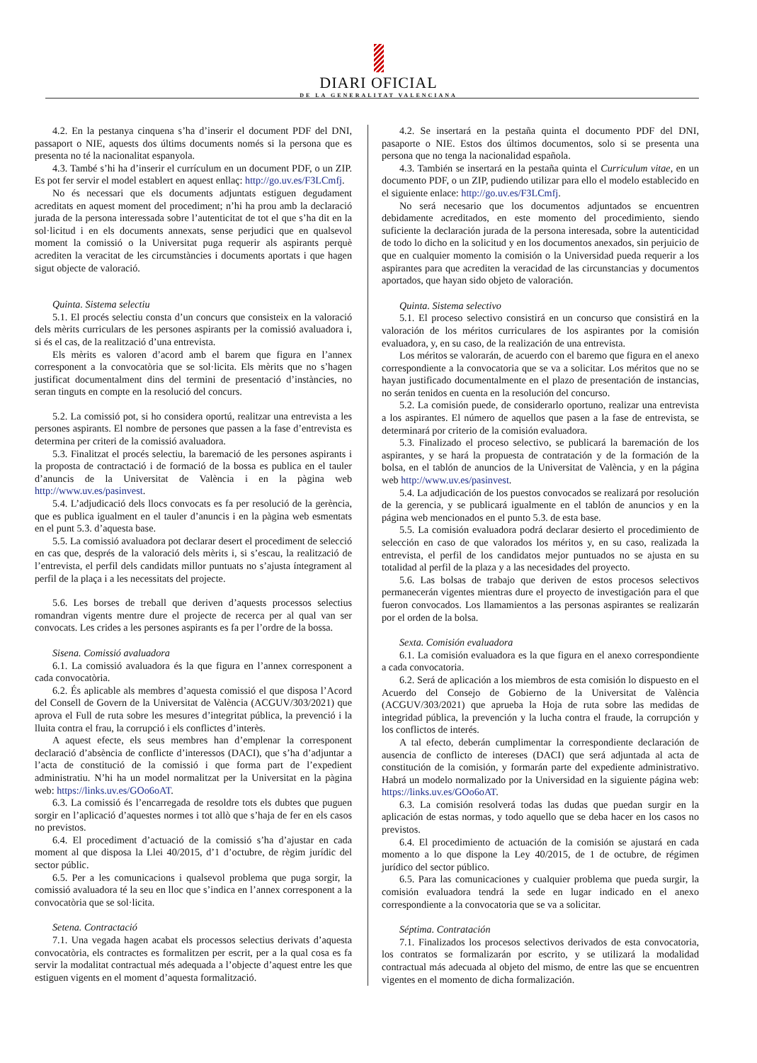DIARI OFICIAL
DE LA GENERALITAT VALENCIANA
4.2. En la pestanya cinquena s’ha d’inserir el document PDF del DNI, passaport o NIE, aquests dos últims documents només si la persona que es presenta no té la nacionalitat espanyola.
4.3. També s’hi ha d’inserir el currículum en un document PDF, o un ZIP. Es pot fer servir el model establert en aquest enllaç: http://go.uv.es/F3LCmfj.
No és necessari que els documents adjuntats estiguen degudament acreditats en aquest moment del procediment; n’hi ha prou amb la declaració jurada de la persona interessada sobre l’autenticitat de tot el que s’ha dit en la sol·licitud i en els documents annexats, sense perjudici que en qualsevol moment la comissió o la Universitat puga requerir als aspirants perquè acrediten la veracitat de les circumstàncies i documents aportats i que hagen sigut objecte de valoració.
Quinta. Sistema selectiu
5.1. El procés selectiu consta d’un concurs que consisteix en la valoració dels mèrits curriculars de les persones aspirants per la comissió avaluadora i, si és el cas, de la realització d’una entrevista.
Els mèrits es valoren d’acord amb el barem que figura en l’annex corresponent a la convocatòria que se sol·licita. Els mèrits que no s’hagen justificat documentalment dins del termini de presentació d’instàncies, no seran tinguts en compte en la resolució del concurs.
5.2. La comissió pot, si ho considera oportú, realitzar una entrevista a les persones aspirants. El nombre de persones que passen a la fase d’entrevista es determina per criteri de la comissió avaluadora.
5.3. Finalitzat el procés selectiu, la baremació de les persones aspirants i la proposta de contractació i de formació de la bossa es publica en el tauler d’anuncis de la Universitat de València i en la pàgina web http://www.uv.es/pasinvest.
5.4. L’adjudicació dels llocs convocats es fa per resolució de la gerència, que es publica igualment en el tauler d’anuncis i en la pàgina web esmentats en el punt 5.3. d’aquesta base.
5.5. La comissió avaluadora pot declarar desert el procediment de selecció en cas que, després de la valoració dels mèrits i, si s’escau, la realització de l’entrevista, el perfil dels candidats millor puntuats no s’ajusta íntegrament al perfil de la plaça i a les necessitats del projecte.
5.6. Les borses de treball que deriven d’aquests processos selectius romandran vigents mentre dure el projecte de recerca per al qual van ser convocats. Les crides a les persones aspirants es fa per l’ordre de la bossa.
Sisena. Comissió avaluadora
6.1. La comissió avaluadora és la que figura en l’annex corresponent a cada convocatòria.
6.2. És aplicable als membres d’aquesta comissió el que disposa l’Acord del Consell de Govern de la Universitat de València (ACGUV/303/2021) que aprova el Full de ruta sobre les mesures d’integritat pública, la prevenció i la lluita contra el frau, la corrupció i els conflictes d’interès.
A aquest efecte, els seus membres han d’emplenar la corresponent declaració d’absència de conflicte d’interessos (DACI), que s’ha d’adjuntar a l’acta de constitució de la comissió i que forma part de l’expedient administratiu. N’hi ha un model normalitzat per la Universitat en la pàgina web: https://links.uv.es/GOo6oAT.
6.3. La comissió és l’encarregada de resoldre tots els dubtes que puguen sorgir en l’aplicació d’aquestes normes i tot allò que s’haja de fer en els casos no previstos.
6.4. El procediment d’actuació de la comissió s’ha d’ajustar en cada moment al que disposa la Llei 40/2015, d’1 d’octubre, de règim jurídic del sector públic.
6.5. Per a les comunicacions i qualsevol problema que puga sorgir, la comissió avaluadora té la seu en lloc que s’indica en l’annex corresponent a la convocatòria que se sol·licita.
Setena. Contractació
7.1. Una vegada hagen acabat els processos selectius derivats d’aquesta convocatòria, els contractes es formalitzen per escrit, per a la qual cosa es fa servir la modalitat contractual més adequada a l’objecte d’aquest entre les que estiguen vigents en el moment d’aquesta formalització.
4.2. Se insertará en la pestaña quinta el documento PDF del DNI, pasaporte o NIE. Estos dos últimos documentos, solo si se presenta una persona que no tenga la nacionalidad española.
4.3. También se insertará en la pestaña quinta el Curriculum vitae, en un documento PDF, o un ZIP, pudiendo utilizar para ello el modelo establecido en el siguiente enlace: http://go.uv.es/F3LCmfj.
No será necesario que los documentos adjuntados se encuentren debidamente acreditados, en este momento del procedimiento, siendo suficiente la declaración jurada de la persona interesada, sobre la autenticidad de todo lo dicho en la solicitud y en los documentos anexados, sin perjuicio de que en cualquier momento la comisión o la Universidad pueda requerir a los aspirantes para que acrediten la veracidad de las circunstancias y documentos aportados, que hayan sido objeto de valoración.
Quinta. Sistema selectivo
5.1. El proceso selectivo consistirá en un concurso que consistirá en la valoración de los méritos curriculares de los aspirantes por la comisión evaluadora, y, en su caso, de la realización de una entrevista.
Los méritos se valorarán, de acuerdo con el baremo que figura en el anexo correspondiente a la convocatoria que se va a solicitar. Los méritos que no se hayan justificado documentalmente en el plazo de presentación de instancias, no serán tenidos en cuenta en la resolución del concurso.
5.2. La comisión puede, de considerarlo oportuno, realizar una entrevista a los aspirantes. El número de aquellos que pasen a la fase de entrevista, se determinará por criterio de la comisión evaluadora.
5.3. Finalizado el proceso selectivo, se publicará la baremación de los aspirantes, y se hará la propuesta de contratación y de la formación de la bolsa, en el tablón de anuncios de la Universitat de València, y en la página web http://www.uv.es/pasinvest.
5.4. La adjudicación de los puestos convocados se realizará por resolución de la gerencia, y se publicará igualmente en el tablón de anuncios y en la página web mencionados en el punto 5.3. de esta base.
5.5. La comisión evaluadora podrá declarar desierto el procedimiento de selección en caso de que valorados los méritos y, en su caso, realizada la entrevista, el perfil de los candidatos mejor puntuados no se ajusta en su totalidad al perfil de la plaza y a las necesidades del proyecto.
5.6. Las bolsas de trabajo que deriven de estos procesos selectivos permanecerán vigentes mientras dure el proyecto de investigación para el que fueron convocados. Los llamamientos a las personas aspirantes se realizarán por el orden de la bolsa.
Sexta. Comisión evaluadora
6.1. La comisión evaluadora es la que figura en el anexo correspondiente a cada convocatoria.
6.2. Será de aplicación a los miembros de esta comisión lo dispuesto en el Acuerdo del Consejo de Gobierno de la Universitat de València (ACGUV/303/2021) que aprueba la Hoja de ruta sobre las medidas de integridad pública, la prevención y la lucha contra el fraude, la corrupción y los conflictos de interés.
A tal efecto, deberán cumplimentar la correspondiente declaración de ausencia de conflicto de intereses (DACI) que será adjuntada al acta de constitución de la comisión, y formarán parte del expediente administrativo. Habrá un modelo normalizado por la Universidad en la siguiente página web: https://links.uv.es/GOo6oAT.
6.3. La comisión resolverá todas las dudas que puedan surgir en la aplicación de estas normas, y todo aquello que se deba hacer en los casos no previstos.
6.4. El procedimiento de actuación de la comisión se ajustará en cada momento a lo que dispone la Ley 40/2015, de 1 de octubre, de régimen jurídico del sector público.
6.5. Para las comunicaciones y cualquier problema que pueda surgir, la comisión evaluadora tendrá la sede en lugar indicado en el anexo correspondiente a la convocatoria que se va a solicitar.
Séptima. Contratación
7.1. Finalizados los procesos selectivos derivados de esta convocatoria, los contratos se formalizarán por escrito, y se utilizará la modalidad contractual más adecuada al objeto del mismo, de entre las que se encuentren vigentes en el momento de dicha formalización.